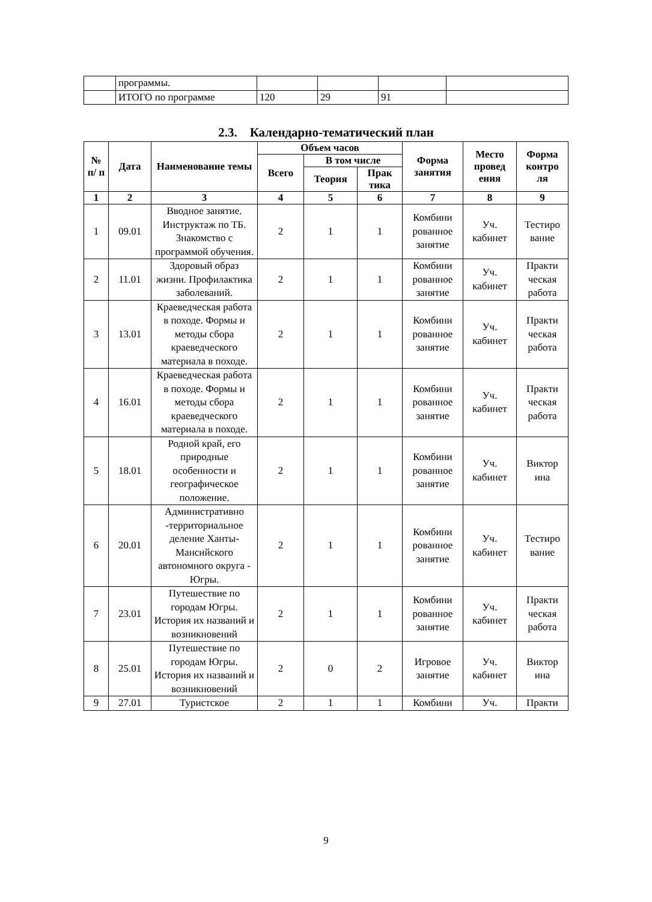| | программы. | | | | |
| | ИТОГО по программе | 120 | 29 | 91 | |
2.3. Календарно-тематический план
| № п/ п | Дата | Наименование темы | Объем часов | | | Форма занятия | Место провед ения | Форма контро ля |
| --- | --- | --- | --- | --- | --- | --- | --- | --- |
| | | | Всего | В том числе | | | | |
| | | | | Теория | Прак тика | | | |
| 1 | 2 | 3 | 4 | 5 | 6 | 7 | 8 | 9 |
| 1 | 09.01 | Вводное занятие. Инструктаж по ТБ. Знакомство с программой обучения. | 2 | 1 | 1 | Комбини рованное занятие | Уч. кабинет | Тестиро вание |
| 2 | 11.01 | Здоровый образ жизни. Профилактика заболеваний. | 2 | 1 | 1 | Комбини рованное занятие | Уч. кабинет | Практи ческая работа |
| 3 | 13.01 | Краеведческая работа в походе. Формы и методы сбора краеведческого материала в походе. | 2 | 1 | 1 | Комбини рованное занятие | Уч. кабинет | Практи ческая работа |
| 4 | 16.01 | Краеведческая работа в походе. Формы и методы сбора краеведческого материала в походе. | 2 | 1 | 1 | Комбини рованное занятие | Уч. кабинет | Практи ческая работа |
| 5 | 18.01 | Родной край, его природные особенности и географическое положение. | 2 | 1 | 1 | Комбини рованное занятие | Уч. кабинет | Виктор ина |
| 6 | 20.01 | Административно -территориальное деление Ханты-Мансийского автономного округа - Югры. | 2 | 1 | 1 | Комбини рованное занятие | Уч. кабинет | Тестиро вание |
| 7 | 23.01 | Путешествие по городам Югры. История их названий и возникновений | 2 | 1 | 1 | Комбини рованное занятие | Уч. кабинет | Практи ческая работа |
| 8 | 25.01 | Путешествие по городам Югры. История их названий и возникновений | 2 | 0 | 2 | Игровое занятие | Уч. кабинет | Виктор ина |
| 9 | 27.01 | Туристское | 2 | 1 | 1 | Комбини | Уч. | Практи |
9